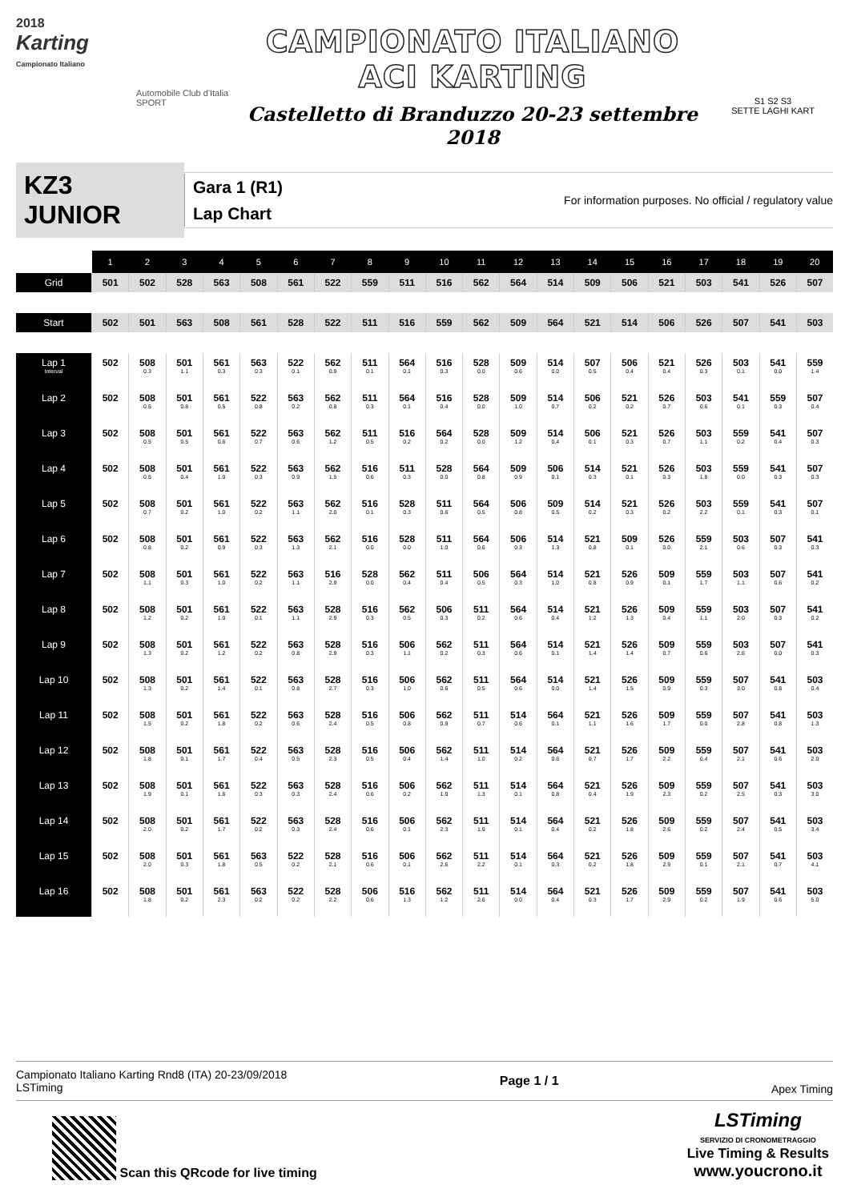2018
Karting
Campionato Italiano
Automobile Club d'Italia
SPORT
CAMPIONATO ITALIANO
ACI KARTING
Castelletto di Branduzzo 20-23 settembre 2018
S1 S2 S3
SETTE LAGHI KART
KZ3 JUNIOR
Gara 1 (R1)
Lap Chart
For information purposes. No official / regulatory value
| | 1 | 2 | 3 | 4 | 5 | 6 | 7 | 8 | 9 | 10 | 11 | 12 | 13 | 14 | 15 | 16 | 17 | 18 | 19 | 20 |
| --- | --- | --- | --- | --- | --- | --- | --- | --- | --- | --- | --- | --- | --- | --- | --- | --- | --- | --- | --- | --- |
| Grid | 501 | 502 | 528 | 563 | 508 | 561 | 522 | 559 | 511 | 516 | 562 | 564 | 514 | 509 | 506 | 521 | 503 | 541 | 526 | 507 |
| Start | 502 | 501 | 563 | 508 | 561 | 528 | 522 | 511 | 516 | 559 | 562 | 509 | 564 | 521 | 514 | 506 | 526 | 507 | 541 | 503 |
| Lap 1 Interval | 502 | 508 0.3 | 501 1.1 | 561 0.3 | 563 0.3 | 522 0.1 | 562 0.9 | 511 0.1 | 564 0.1 | 516 0.3 | 528 0.0 | 509 0.6 | 514 0.0 | 507 0.5 | 506 0.4 | 521 0.4 | 526 0.3 | 503 0.1 | 541 0.0 | 559 1.4 |
| Lap 2 | 502 | 508 0.5 | 501 0.8 | 561 0.5 | 522 0.8 | 563 0.2 | 562 0.8 | 511 0.3 | 564 0.1 | 516 0.4 | 528 0.0 | 509 1.0 | 514 0.7 | 506 0.2 | 521 0.2 | 526 0.7 | 503 0.6 | 541 0.1 | 559 0.3 | 507 0.4 |
| Lap 3 | 502 | 508 0.5 | 501 0.5 | 561 0.6 | 522 0.7 | 563 0.6 | 562 1.2 | 511 0.5 | 516 0.2 | 564 0.2 | 528 0.0 | 509 1.2 | 514 0.4 | 506 0.1 | 521 0.3 | 526 0.7 | 503 1.1 | 559 0.2 | 541 0.4 | 507 0.3 |
| Lap 4 | 502 | 508 0.5 | 501 0.4 | 561 1.0 | 522 0.3 | 563 0.9 | 562 1.5 | 516 0.6 | 511 0.3 | 528 0.0 | 564 0.8 | 509 0.9 | 506 0.1 | 514 0.3 | 521 0.1 | 526 0.3 | 503 1.8 | 559 0.0 | 541 0.3 | 507 0.3 |
| Lap 5 | 502 | 508 0.7 | 501 0.2 | 561 1.0 | 522 0.2 | 563 1.1 | 562 2.0 | 516 0.1 | 528 0.3 | 511 0.6 | 564 0.5 | 506 0.8 | 509 0.5 | 514 0.2 | 521 0.3 | 526 0.2 | 503 2.2 | 559 0.1 | 541 0.3 | 507 0.1 |
| Lap 6 | 502 | 508 0.8 | 501 0.2 | 561 0.9 | 522 0.3 | 563 1.3 | 562 2.1 | 516 0.0 | 528 0.0 | 511 1.0 | 564 0.6 | 506 0.3 | 514 1.3 | 521 0.8 | 509 0.1 | 526 0.0 | 559 2.1 | 503 0.6 | 507 0.3 | 541 0.3 |
| Lap 7 | 502 | 508 1.1 | 501 0.3 | 561 1.0 | 522 0.2 | 563 1.1 | 516 2.9 | 528 0.0 | 562 0.4 | 511 0.4 | 506 0.5 | 564 0.3 | 514 1.0 | 521 0.8 | 526 0.9 | 509 0.1 | 559 1.7 | 503 1.1 | 507 0.6 | 541 0.2 |
| Lap 8 | 502 | 508 1.2 | 501 0.2 | 561 1.0 | 522 0.1 | 563 1.1 | 528 2.9 | 516 0.3 | 562 0.5 | 506 0.3 | 511 0.2 | 564 0.6 | 514 0.4 | 521 1.2 | 526 1.3 | 509 0.4 | 559 1.1 | 503 2.0 | 507 0.3 | 541 0.2 |
| Lap 9 | 502 | 508 1.3 | 501 0.2 | 561 1.2 | 522 0.2 | 563 0.8 | 528 2.9 | 516 0.3 | 506 1.1 | 562 0.2 | 511 0.3 | 564 0.6 | 514 0.1 | 521 1.4 | 526 1.4 | 509 0.7 | 559 0.6 | 503 2.6 | 507 0.0 | 541 0.3 |
| Lap 10 | 502 | 508 1.3 | 501 0.2 | 561 1.4 | 522 0.1 | 563 0.8 | 528 2.7 | 516 0.3 | 506 1.0 | 562 0.6 | 511 0.5 | 564 0.6 | 514 0.0 | 521 1.4 | 526 1.5 | 509 0.9 | 559 0.3 | 507 3.0 | 541 0.8 | 503 0.4 |
| Lap 11 | 502 | 508 1.5 | 501 0.2 | 561 1.8 | 522 0.2 | 563 0.6 | 528 2.4 | 516 0.5 | 506 0.8 | 562 0.9 | 511 0.7 | 514 0.6 | 564 0.1 | 521 1.1 | 526 1.6 | 509 1.7 | 559 0.0 | 507 2.8 | 541 0.8 | 503 1.3 |
| Lap 12 | 502 | 508 1.8 | 501 0.1 | 561 1.7 | 522 0.4 | 563 0.5 | 528 2.3 | 516 0.5 | 506 0.4 | 562 1.4 | 511 1.0 | 514 0.2 | 564 0.6 | 521 0.7 | 526 1.7 | 509 2.2 | 559 0.4 | 507 2.1 | 541 0.6 | 503 2.0 |
| Lap 13 | 502 | 508 1.9 | 501 0.1 | 561 1.6 | 522 0.3 | 563 0.3 | 528 2.4 | 516 0.6 | 506 0.2 | 562 1.9 | 511 1.3 | 514 0.1 | 564 0.8 | 521 0.4 | 526 1.9 | 509 2.3 | 559 0.2 | 507 2.5 | 541 0.3 | 503 3.0 |
| Lap 14 | 502 | 508 2.0 | 501 0.2 | 561 1.7 | 522 0.2 | 563 0.3 | 528 2.4 | 516 0.6 | 506 0.1 | 562 2.3 | 511 1.9 | 514 0.1 | 564 0.4 | 521 0.2 | 526 1.8 | 509 2.6 | 559 0.2 | 507 2.4 | 541 0.5 | 503 3.4 |
| Lap 15 | 502 | 508 2.0 | 501 0.3 | 561 1.8 | 563 0.5 | 522 0.2 | 528 2.1 | 516 0.6 | 506 0.1 | 562 2.6 | 511 2.2 | 514 0.1 | 564 0.3 | 521 0.2 | 526 1.8 | 509 2.9 | 559 0.1 | 507 2.1 | 541 0.7 | 503 4.1 |
| Lap 16 | 502 | 508 1.8 | 501 0.2 | 561 2.3 | 563 0.2 | 522 0.2 | 528 2.2 | 506 0.6 | 516 1.3 | 562 1.2 | 511 2.6 | 514 0.0 | 564 0.4 | 521 0.3 | 526 1.7 | 509 2.9 | 559 0.2 | 507 1.9 | 541 0.6 | 503 5.0 |
Campionato Italiano Karting Rnd8 (ITA) 20-23/09/2018
LSTiming
Page 1 / 1
Apex Timing
Scan this QRcode for live timing
LSTiming
SERVIZIO DI CRONOMETRAGGIO
Live Timing & Results
www.youcrono.it